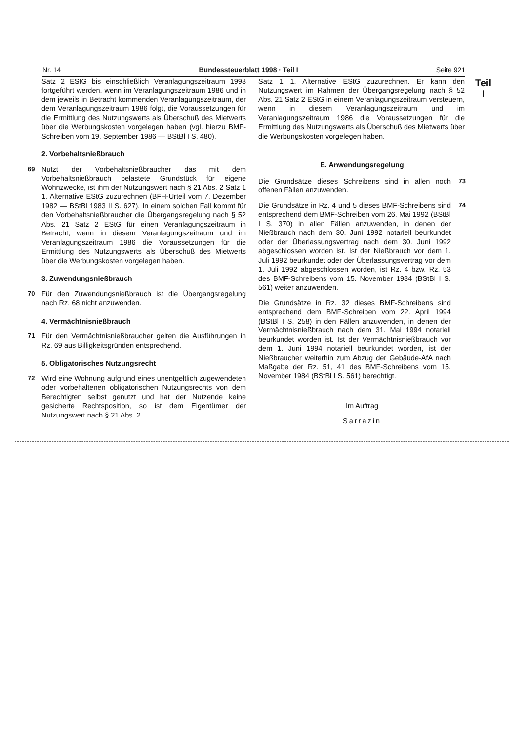Nr. 14 Bundessteuerblatt 1998 · Teil I Seite 921
Teil
I
Satz 2 EStG bis einschließlich Veranlagungszeitraum 1998 fortgeführt werden, wenn im Veranlagungszeitraum 1986 und in dem jeweils in Betracht kommenden Veranlagungszeitraum, der dem Veranlagungszeitraum 1986 folgt, die Voraussetzungen für die Ermittlung des Nutzungswerts als Überschuß des Mietwerts über die Werbungskosten vorgelegen haben (vgl. hierzu BMF-Schreiben vom 19. September 1986 — BStBl I S. 480).
2. Vorbehaltsnießbrauch
69 Nutzt der Vorbehaltsnießbraucher das mit dem Vorbehaltsnießbrauch belastete Grundstück für eigene Wohnzwecke, ist ihm der Nutzungswert nach § 21 Abs. 2 Satz 1 1. Alternative EStG zuzurechnen (BFH-Urteil vom 7. Dezember 1982 — BStBl 1983 II S. 627). In einem solchen Fall kommt für den Vorbehaltsnießbraucher die Übergangsregelung nach § 52 Abs. 21 Satz 2 EStG für einen Veranlagungszeitraum in Betracht, wenn in diesem Veranlagungszeitraum und im Veranlagungszeitraum 1986 die Voraussetzungen für die Ermittlung des Nutzungswerts als Überschuß des Mietwerts über die Werbungskosten vorgelegen haben.
3. Zuwendungsnießbrauch
70 Für den Zuwendungsnießbrauch ist die Übergangsregelung nach Rz. 68 nicht anzuwenden.
4. Vermächtnisnießbrauch
71 Für den Vermächtnisnießbraucher gelten die Ausführungen in Rz. 69 aus Billigkeitsgründen entsprechend.
5. Obligatorisches Nutzungsrecht
72 Wird eine Wohnung aufgrund eines unentgeltlich zugewendeten oder vorbehaltenen obligatorischen Nutzungsrechts von dem Berechtigten selbst genutzt und hat der Nutzende keine gesicherte Rechtsposition, so ist dem Eigentümer der Nutzungswert nach § 21 Abs. 2
Satz 1 1. Alternative EStG zuzurechnen. Er kann den Nutzungswert im Rahmen der Übergangsregelung nach § 52 Abs. 21 Satz 2 EStG in einem Veranlagungszeitraum versteuern, wenn in diesem Veranlagungszeitraum und im Veranlagungszeitraum 1986 die Voraussetzungen für die Ermittlung des Nutzungswerts als Überschuß des Mietwerts über die Werbungskosten vorgelegen haben.
E. Anwendungsregelung
Die Grundsätze dieses Schreibens sind in allen noch offenen Fällen anzuwenden.
73
Die Grundsätze in Rz. 4 und 5 dieses BMF-Schreibens sind entsprechend dem BMF-Schreiben vom 26. Mai 1992 (BStBl I S. 370) in allen Fällen anzuwenden, in denen der Nießbrauch nach dem 30. Juni 1992 notariell beurkundet oder der Überlassungsvertrag nach dem 30. Juni 1992 abgeschlossen worden ist. Ist der Nießbrauch vor dem 1. Juli 1992 beurkundet oder der Überlassungsvertrag vor dem 1. Juli 1992 abgeschlossen worden, ist Rz. 4 bzw. Rz. 53 des BMF-Schreibens vom 15. November 1984 (BStBl I S. 561) weiter anzuwenden.
74
Die Grundsätze in Rz. 32 dieses BMF-Schreibens sind entsprechend dem BMF-Schreiben vom 22. April 1994 (BStBl I S. 258) in den Fällen anzuwenden, in denen der Vermächtnisnießbrauch nach dem 31. Mai 1994 notariell beurkundet worden ist. Ist der Vermächtnisnießbrauch vor dem 1. Juni 1994 notariell beurkundet worden, ist der Nießbraucher weiterhin zum Abzug der Gebäude-AfA nach Maßgabe der Rz. 51, 41 des BMF-Schreibens vom 15. November 1984 (BStBl I S. 561) berechtigt.
Im Auftrag
Sarrazin